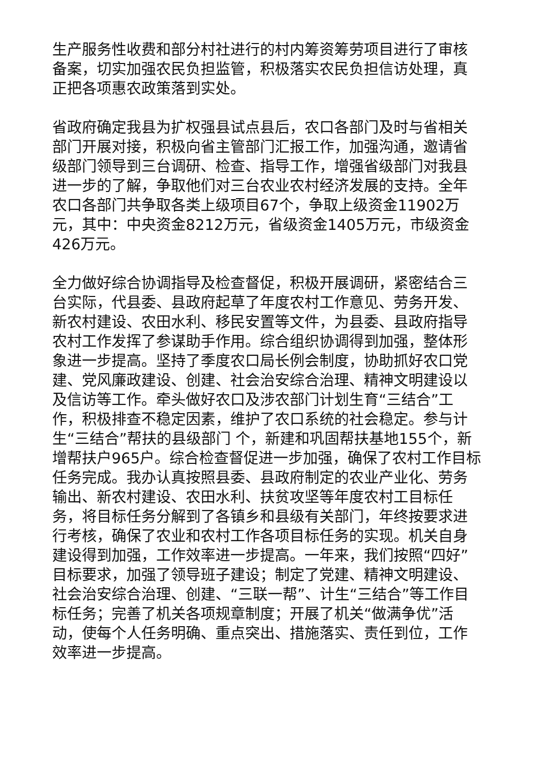生产服务性收费和部分村社进行的村内筹资筹劳项目进行了审核备案，切实加强农民负担监管，积极落实农民负担信访处理，真正把各项惠农政策落到实处。
省政府确定我县为扩权强县试点县后，农口各部门及时与省相关部门开展对接，积极向省主管部门汇报工作，加强沟通，邀请省级部门领导到三台调研、检查、指导工作，增强省级部门对我县进一步的了解，争取他们对三台农业农村经济发展的支持。全年农口各部门共争取各类上级项目67个，争取上级资金11902万元，其中：中央资金8212万元，省级资金1405万元，市级资金426万元。
全力做好综合协调指导及检查督促，积极开展调研，紧密结合三台实际，代县委、县政府起草了年度农村工作意见、劳务开发、新农村建设、农田水利、移民安置等文件，为县委、县政府指导农村工作发挥了参谋助手作用。综合组织协调得到加强，整体形象进一步提高。坚持了季度农口局长例会制度，协助抓好农口党建、党风廉政建设、创建、社会治安综合治理、精神文明建设以及信访等工作。牵头做好农口及涉农部门计划生育“三结合”工作，积极排查不稳定因素，维护了农口系统的社会稳定。参与计生“三结合”帮扶的县级部门 个，新建和巩固帮扶基地155个，新增帮扶户965户。综合检查督促进一步加强，确保了农村工作目标任务完成。我办认真按照县委、县政府制定的农业产业化、劳务输出、新农村建设、农田水利、扶贫攻坚等年度农村工目标任务，将目标任务分解到了各镇乡和县级有关部门，年终按要求进行考核，确保了农业和农村工作各项目标任务的实现。机关自身建设得到加强，工作效率进一步提高。一年来，我们按照“四好”目标要求，加强了领导班子建设；制定了党建、精神文明建设、社会治安综合治理、创建、“三联一帮”、计生“三结合”等工作目标任务；完善了机关各项规章制度；开展了机关“做满争优”活动，使每个人任务明确、重点突出、措施落实、责任到位，工作效率进一步提高。